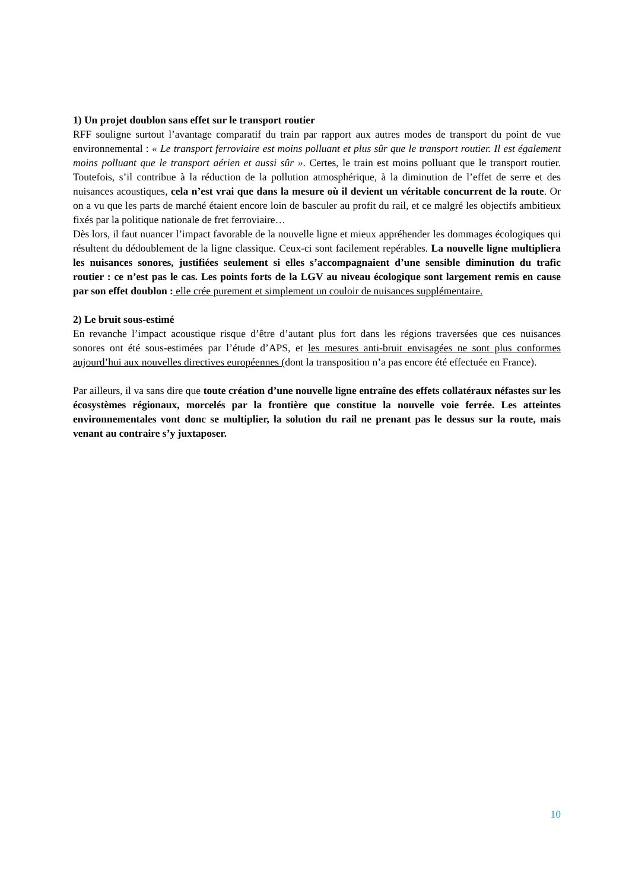1) Un projet doublon sans effet sur le transport routier
RFF souligne surtout l’avantage comparatif du train par rapport aux autres modes de transport du point de vue environnemental : « Le transport ferroviaire est moins polluant et plus sûr que le transport routier. Il est également moins polluant que le transport aérien et aussi sûr ». Certes, le train est moins polluant que le transport routier. Toutefois, s’il contribue à la réduction de la pollution atmosphérique, à la diminution de l’effet de serre et des nuisances acoustiques, cela n’est vrai que dans la mesure où il devient un véritable concurrent de la route. Or on a vu que les parts de marché étaient encore loin de basculer au profit du rail, et ce malgré les objectifs ambitieux fixés par la politique nationale de fret ferroviaire…
Dès lors, il faut nuancer l’impact favorable de la nouvelle ligne et mieux appréhender les dommages écologiques qui résultent du dédoublement de la ligne classique. Ceux-ci sont facilement repérables. La nouvelle ligne multipliera les nuisances sonores, justifiées seulement si elles s’accompagnaient d’une sensible diminution du trafic routier : ce n’est pas le cas. Les points forts de la LGV au niveau écologique sont largement remis en cause par son effet doublon : elle crée purement et simplement un couloir de nuisances supplémentaire.
2) Le bruit sous-estimé
En revanche l’impact acoustique risque d’être d’autant plus fort dans les régions traversées que ces nuisances sonores ont été sous-estimées par l’étude d’APS, et les mesures anti-bruit envisagées ne sont plus conformes aujourd’hui aux nouvelles directives européennes (dont la transposition n’a pas encore été effectuée en France).
Par ailleurs, il va sans dire que toute création d’une nouvelle ligne entraîne des effets collatéraux néfastes sur les écosystèmes régionaux, morcelés par la frontière que constitue la nouvelle voie ferrée. Les atteintes environnementales vont donc se multiplier, la solution du rail ne prenant pas le dessus sur la route, mais venant au contraire s’y juxtaposer.
10